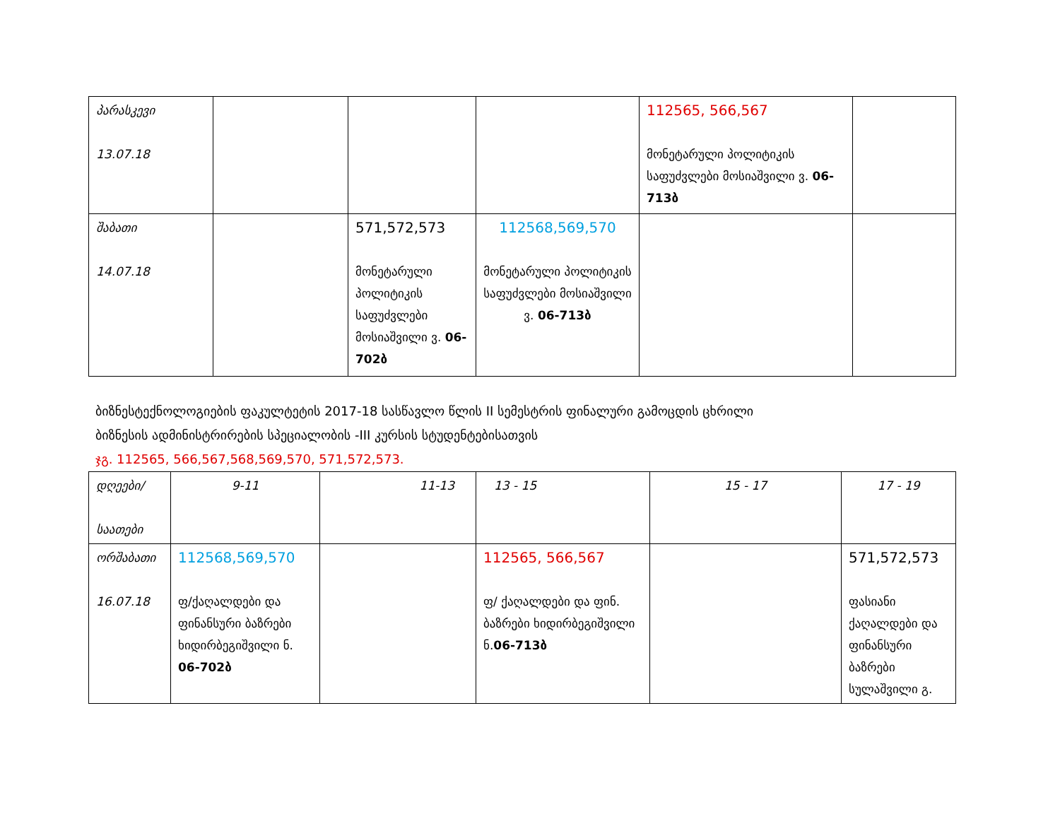| პარასკევი 13.07.18 | | | | 112565, 566,567 მონეტარული პოლიტიკის საფუძვლები მოსიაშვილი ვ. 06-713ბ | |
| შაბათი 14.07.18 | | 571,572,573 მონეტარული პოლიტიკის საფუძვლები მოსიაშვილი ვ. 06-702ბ | 112568,569,570 მონეტარული პოლიტიკის საფუძვლები მოსიაშვილი ვ. 06-713ბ | | |
ბიზნესტექნოლოგიების ფაკულტეტის 2017-18 სასწავლო წლის II სემესტრის ფინალური გამოცდის ცხრილი
ბიზნესის ადმინისტრირების სპეციალობის -III კურსის სტუდენტებისათვის
ჯგ. 112565, 566,567,568,569,570, 571,572,573.
| დღეები/ საათები | 9-11 | 11-13 | 13 - 15 | 15 - 17 | 17 - 19 |
| ორშაბათი 16.07.18 | 112568,569,570 ფ/ქაღალდები და ფინანსური ბაზრები ხიდირბეგიშვილი ნ. 06-702ბ | | 112565, 566,567 ფ/ ქაღალდები და ფინ. ბაზრები ხიდირბეგიშვილი ნ. 06-713ბ | | 571,572,573 ფასიანი ქაღალდები და ფინანსური ბაზრები სულაშვილი გ. |